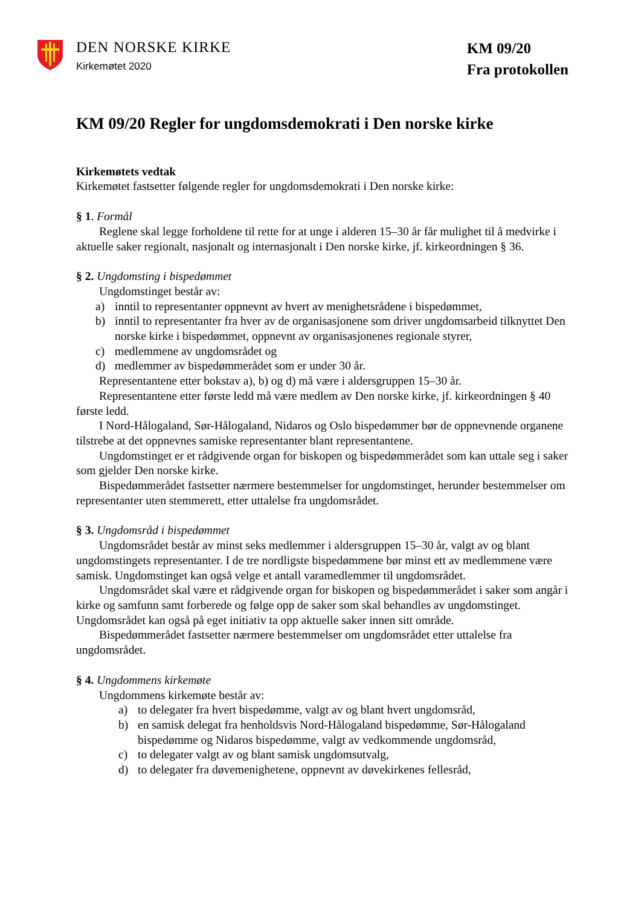DEN NORSKE KIRKE
Kirkemøtet 2020
KM 09/20
Fra protokollen
KM 09/20 Regler for ungdomsdemokrati i Den norske kirke
Kirkemøtets vedtak
Kirkemøtet fastsetter følgende regler for ungdomsdemokrati i Den norske kirke:
§ 1. Formål
Reglene skal legge forholdene til rette for at unge i alderen 15–30 år får mulighet til å medvirke i aktuelle saker regionalt, nasjonalt og internasjonalt i Den norske kirke, jf. kirkeordningen § 36.
§ 2. Ungdomsting i bispedømmet
Ungdomstinget består av:
a) inntil to representanter oppnevnt av hvert av menighetsrådene i bispedømmet,
b) inntil to representanter fra hver av de organisasjonene som driver ungdomsarbeid tilknyttet Den norske kirke i bispedømmet, oppnevnt av organisasjonenes regionale styrer,
c) medlemmene av ungdomsrådet og
d) medlemmer av bispedømmerådet som er under 30 år.
Representantene etter bokstav a), b) og d) må være i aldersgruppen 15–30 år.
Representantene etter første ledd må være medlem av Den norske kirke, jf. kirkeordningen § 40 første ledd.
I Nord-Hålogaland, Sør-Hålogaland, Nidaros og Oslo bispedømmer bør de oppnevnende organene tilstrebe at det oppnevnes samiske representanter blant representantene.
Ungdomstinget er et rådgivende organ for biskopen og bispedømmerådet som kan uttale seg i saker som gjelder Den norske kirke.
Bispedømmerådet fastsetter nærmere bestemmelser for ungdomstinget, herunder bestemmelser om representanter uten stemmerett, etter uttalelse fra ungdomsrådet.
§ 3. Ungdomsråd i bispedømmet
Ungdomsrådet består av minst seks medlemmer i aldersgruppen 15–30 år, valgt av og blant ungdomstingets representanter. I de tre nordligste bispedømmene bør minst ett av medlemmene være samisk. Ungdomstinget kan også velge et antall varamedlemmer til ungdomsrådet.
Ungdomsrådet skal være et rådgivende organ for biskopen og bispedømmerådet i saker som angår i kirke og samfunn samt forberede og følge opp de saker som skal behandles av ungdomstinget. Ungdomsrådet kan også på eget initiativ ta opp aktuelle saker innen sitt område.
Bispedømmerådet fastsetter nærmere bestemmelser om ungdomsrådet etter uttalelse fra ungdomsrådet.
§ 4. Ungdommens kirkemøte
Ungdommens kirkemøte består av:
a) to delegater fra hvert bispedømme, valgt av og blant hvert ungdomsråd,
b) en samisk delegat fra henholdsvis Nord-Hålogaland bispedømme, Sør-Hålogaland bispedømme og Nidaros bispedømme, valgt av vedkommende ungdomsråd,
c) to delegater valgt av og blant samisk ungdomsutvalg,
d) to delegater fra døvemenighetene, oppnevnt av døvekirkenes fellesråd,